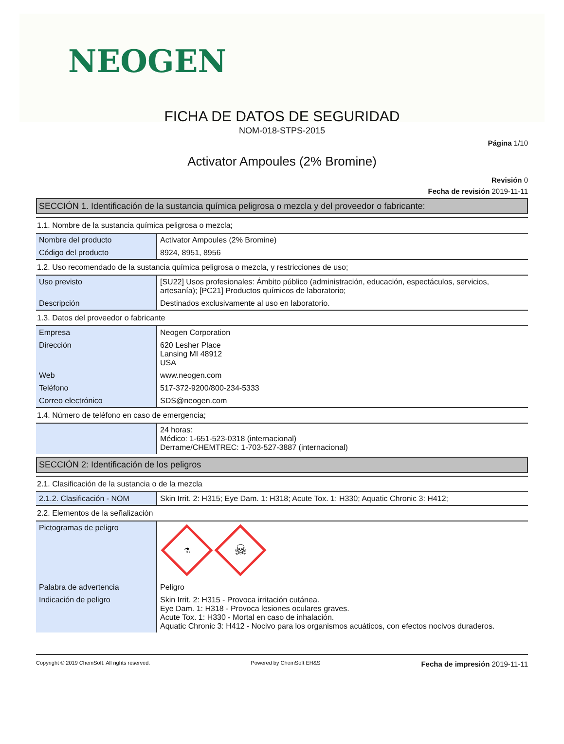NEOGEN
FICHA DE DATOS DE SEGURIDAD
NOM-018-STPS-2015
Página 1/10
Activator Ampoules (2% Bromine)
Revisión 0
Fecha de revisión 2019-11-11
SECCIÓN 1. Identificación de la sustancia química peligrosa o mezcla y del proveedor o fabricante:
1.1. Nombre de la sustancia química peligrosa o mezcla;
| Nombre del producto | Activator Ampoules (2% Bromine) |
| Código del producto | 8924, 8951, 8956 |
1.2. Uso recomendado de la sustancia química peligrosa o mezcla, y restricciones de uso;
| Uso previsto | [SU22] Usos profesionales: Ámbito público (administración, educación, espectáculos, servicios, artesanía); [PC21] Productos químicos de laboratorio; |
| Descripción | Destinados exclusivamente al uso en laboratorio. |
1.3. Datos del proveedor o fabricante
| Empresa | Neogen Corporation |
| Dirección | 620 Lesher Place Lansing MI 48912 USA |
| Web | www.neogen.com |
| Teléfono | 517-372-9200/800-234-5333 |
| Correo electrónico | SDS@neogen.com |
1.4. Número de teléfono en caso de emergencia;
| | 24 horas: Médico: 1-651-523-0318 (internacional) Derrame/CHEMTREC: 1-703-527-3887 (internacional) |
SECCIÓN 2: Identificación de los peligros
2.1. Clasificación de la sustancia o de la mezcla
| 2.1.2. Clasificación - NOM | Skin Irrit. 2: H315; Eye Dam. 1: H318; Acute Tox. 1: H330; Aquatic Chronic 3: H412; |
2.2. Elementos de la señalización
| Pictogramas de peligro | ⚗ ☠ |
| Palabra de advertencia | Peligro |
| Indicación de peligro | Skin Irrit. 2: H315 - Provoca irritación cutánea. Eye Dam. 1: H318 - Provoca lesiones oculares graves. Acute Tox. 1: H330 - Mortal en caso de inhalación. Aquatic Chronic 3: H412 - Nocivo para los organismos acuáticos, con efectos nocivos duraderos. |
Copyright © 2019 ChemSoft. All rights reserved. Powered by ChemSoft EH&S Fecha de impresión 2019-11-11